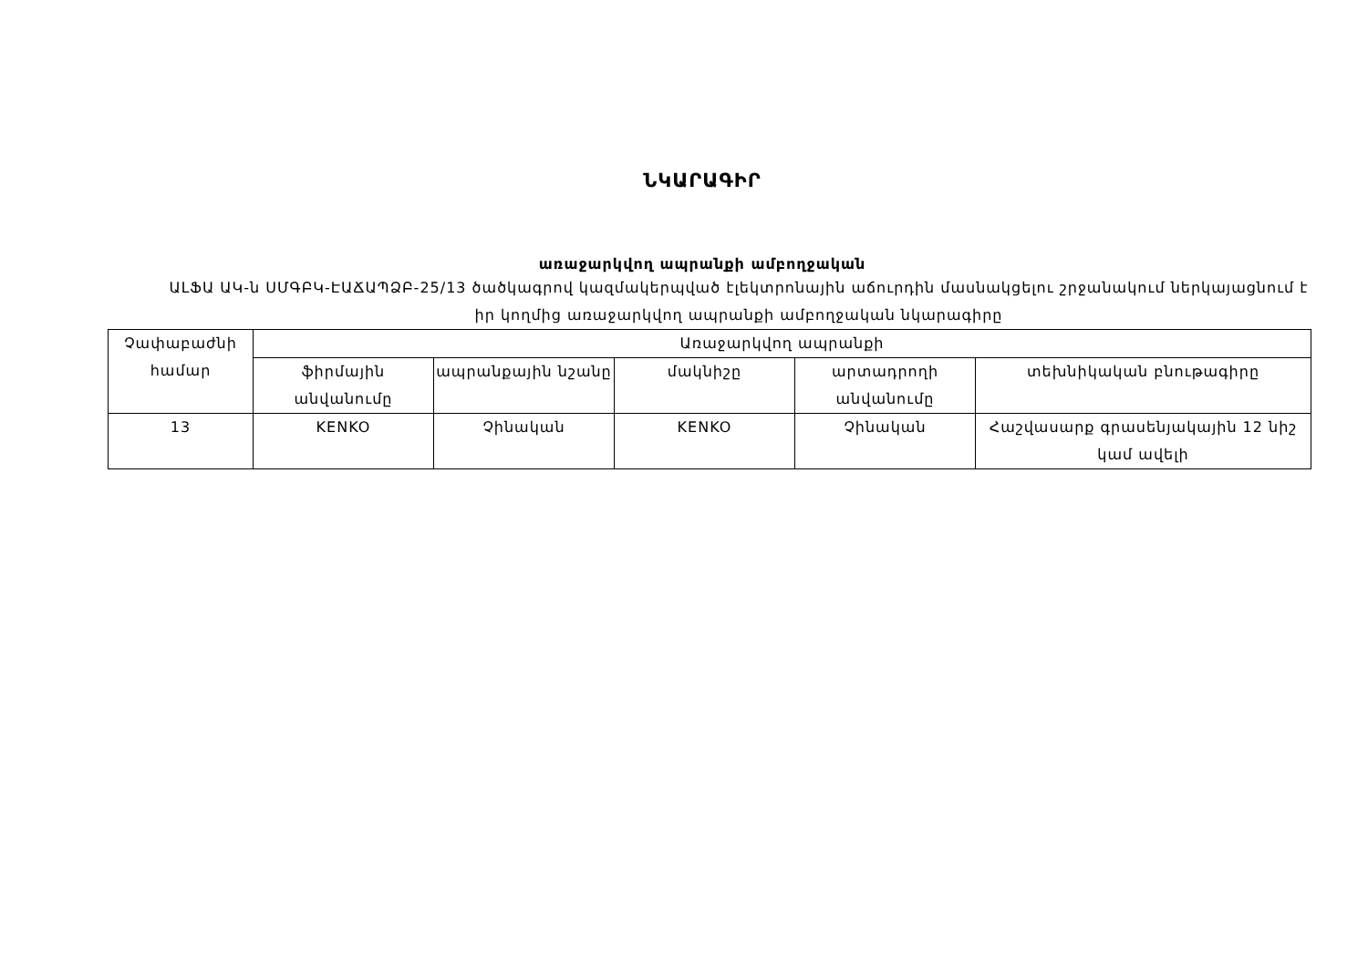ՆԿԱՐԱԳԻՐ
առաջարկվող ապրանքի ամբողջական
ԱԼՖԱ ԱԿ-ն ՍՄԳԲԿ-ԷԱՃԱՊՁԲ-25/13 ծածկագրով կազմակերպված էլեկտրոնային աճուրդին մասնակցելու շրջանակում ներկայացնում է իր կողմից առաջարկվող ապրանքի ամբողջական նկարագիրը
| Չափաբաժնի համար | Առաջարկվող ապրանքի | | | | |
| --- | --- | --- | --- | --- | --- |
| | ֆիրմային անվանումը | ապրանքային նշանը | մակնիշը | արտադրողի անվանումը | տեխնիկական բնութագիրը |
| 13 | KENKO | Չինական | KENKO | Չինական | Հաշվասարք գրասենյակային 12 նիշ կամ ավելի |